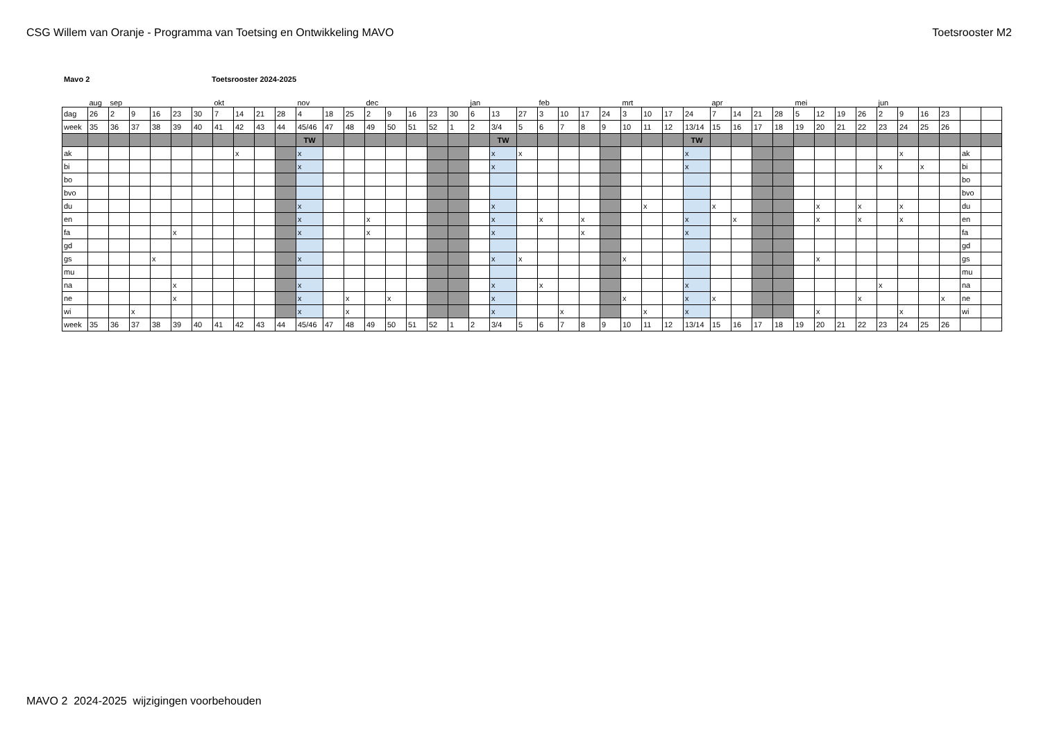CSG Willem van Oranje - Programma van Toetsing en Ontwikkeling MAVO
Toetsrooster M2
Mavo 2 Toetsrooster 2024-2025
| | aug | sep | | | | | okt | | | | nov | | | dec | | | | | jan | | | feb | | | | mrt | | | | apr | | | | mei | | | | jun | | | | | |
| dag | 26 | 2 | 9 | 16 | 23 | 30 | 7 | 14 | 21 | 28 | 4 | 18 | 25 | 2 | 9 | 16 | 23 | 30 | 6 | 13 | 27 | 3 | 10 | 17 | 24 | 3 | 10 | 17 | 24 | 7 | 14 | 21 | 28 | 5 | 12 | 19 | 26 | 2 | 9 | 16 | 23 | | |
| week | 35 | 36 | 37 | 38 | 39 | 40 | 41 | 42 | 43 | 44 | 45/46 | 47 | 48 | 49 | 50 | 51 | 52 | 1 | 2 | 3/4 | 5 | 6 | 7 | 8 | 9 | 10 | 11 | 12 | 13/14 | 15 | 16 | 17 | 18 | 19 | 20 | 21 | 22 | 23 | 24 | 25 | 26 | | |
| | | | | | | | | | | | TW | | | | | | | | | TW | | | | | | | | | TW | | | | | | | | | | | | | | |
| ak | | | | | | | | x | | | x | | | | | | | | | x | x | | | | | | | | x | | | | | | | | | | x | | | ak | |
| bi | | | | | | | | | | | x | | | | | | | | | x | | | | | | | | | x | | | | | | | | | x | | x | | bi | |
| bo | | | | | | | | | | | | | | | | | | | | | | | | | | | | | | | | | | | | | | | | | | bo | |
| bvo | | | | | | | | | | | | | | | | | | | | | | | | | | | | | | | | | | | | | | | | | | bvo | |
| du | | | | | | | | | | | x | | | | | | | | | x | | | | | | | x | | | x | | | | | x | | x | | x | | | du | |
| en | | | | | | | | | | | x | | | x | | | | | | x | | x | | x | | | | | x | | x | | | | x | | x | | x | | | en | |
| fa | | | | | x | | | | | | x | | | x | | | | | | x | | | | x | | | | | x | | | | | | | | | | | | | fa | |
| gd | | | | | | | | | | | | | | | | | | | | | | | | | | | | | | | | | | | | | | | | | | gd | |
| gs | | | | x | | | | | | | x | | | | | | | | | x | x | | | | | x | | | | | | | | | x | | | | | | | gs | |
| mu | | | | | | | | | | | | | | | | | | | | | | | | | | | | | | | | | | | | | | | | | | mu | |
| na | | | | | x | | | | | | x | | | | | | | | | x | | x | | | | | | | x | | | | | | | | | x | | | | na | |
| ne | | | | | x | | | | | | x | | x | | x | | | | | x | | | | | | x | | | x | x | | | | | | | x | | | | x | ne | |
| wi | | | x | | | | | | | | x | | x | | | | | | | x | | | x | | | | x | | x | | | | | | x | | | | x | | | wi | |
| week | 35 | 36 | 37 | 38 | 39 | 40 | 41 | 42 | 43 | 44 | 45/46 | 47 | 48 | 49 | 50 | 51 | 52 | 1 | 2 | 3/4 | 5 | 6 | 7 | 8 | 9 | 10 | 11 | 12 | 13/14 | 15 | 16 | 17 | 18 | 19 | 20 | 21 | 22 | 23 | 24 | 25 | 26 | | |
MAVO 2 2024-2025 wijzigingen voorbehouden